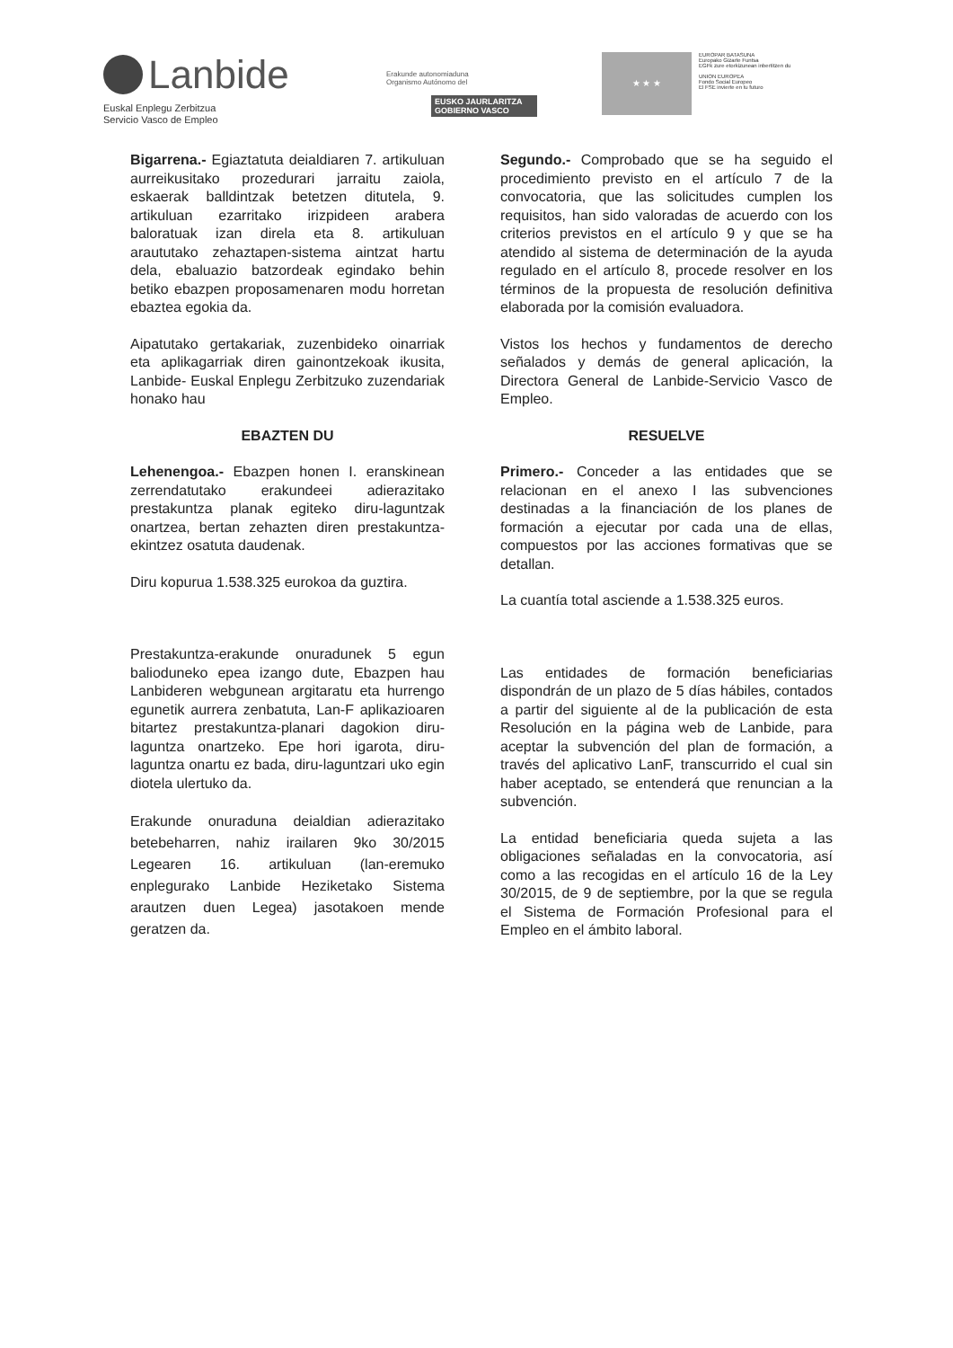Lanbide
Euskal Enplegu Zerbitzua
Servicio Vasco de Empleo
Erakunde autonomiaduna
Organismo Autónomo del
EUSKO JAURLARITZA
GOBIERNO VASCO
★ ★ ★
EUROPAR BATASUNA
Europako Gizarte Funtsa
EGFk zure etorkizunean inbertitzen du
UNION EUROPEA
Fondo Social Europeo
El FSE invierte en tu futuro
Bigarrena.- Egiaztatuta deialdiaren 7. artikuluan aurreikusitako prozedurari jarraitu zaiola, eskaerak balldintzak betetzen ditutela, 9. artikuluan ezarritako irizpideen arabera baloratuak izan direla eta 8. artikuluan araututako zehaztapen-sistema aintzat hartu dela, ebaluazio batzordeak egindako behin betiko ebazpen proposamenaren modu horretan ebaztea egokia da.
Aipatutako gertakariak, zuzenbideko oinarriak eta aplikagarriak diren gainontzekoak ikusita, Lanbide- Euskal Enplegu Zerbitzuko zuzendariak honako hau
EBAZTEN DU
Lehenengoa.- Ebazpen honen I. eranskinean zerrendatutako erakundeei adierazitako prestakuntza planak egiteko diru-laguntzak onartzea, bertan zehazten diren prestakuntza-ekintzez osatuta daudenak.
Diru kopurua 1.538.325 eurokoa da guztira.
Prestakuntza-erakunde onuradunek 5 egun balioduneko epea izango dute, Ebazpen hau Lanbideren webgunean argitaratu eta hurrengo egunetik aurrera zenbatuta, Lan-F aplikazioaren bitartez prestakuntza-planari dagokion diru-laguntza onartzeko. Epe hori igarota, diru-laguntza onartu ez bada, diru-laguntzari uko egin diotela ulertuko da.
Erakunde onuraduna deialdian adierazitako betebeharren, nahiz irailaren 9ko 30/2015 Legearen 16. artikuluan (lan-eremuko enplegurako Lanbide Heziketako Sistema arautzen duen Legea) jasotakoen mende geratzen da.
Segundo.- Comprobado que se ha seguido el procedimiento previsto en el artículo 7 de la convocatoria, que las solicitudes cumplen los requisitos, han sido valoradas de acuerdo con los criterios previstos en el artículo 9 y que se ha atendido al sistema de determinación de la ayuda regulado en el artículo 8, procede resolver en los términos de la propuesta de resolución definitiva elaborada por la comisión evaluadora.
Vistos los hechos y fundamentos de derecho señalados y demás de general aplicación, la Directora General de Lanbide-Servicio Vasco de Empleo.
RESUELVE
Primero.- Conceder a las entidades que se relacionan en el anexo I las subvenciones destinadas a la financiación de los planes de formación a ejecutar por cada una de ellas, compuestos por las acciones formativas que se detallan.
La cuantía total asciende a 1.538.325 euros.
Las entidades de formación beneficiarias dispondrán de un plazo de 5 días hábiles, contados a partir del siguiente al de la publicación de esta Resolución en la página web de Lanbide, para aceptar la subvención del plan de formación, a través del aplicativo LanF, transcurrido el cual sin haber aceptado, se entenderá que renuncian a la subvención.
La entidad beneficiaria queda sujeta a las obligaciones señaladas en la convocatoria, así como a las recogidas en el artículo 16 de la Ley 30/2015, de 9 de septiembre, por la que se regula el Sistema de Formación Profesional para el Empleo en el ámbito laboral.